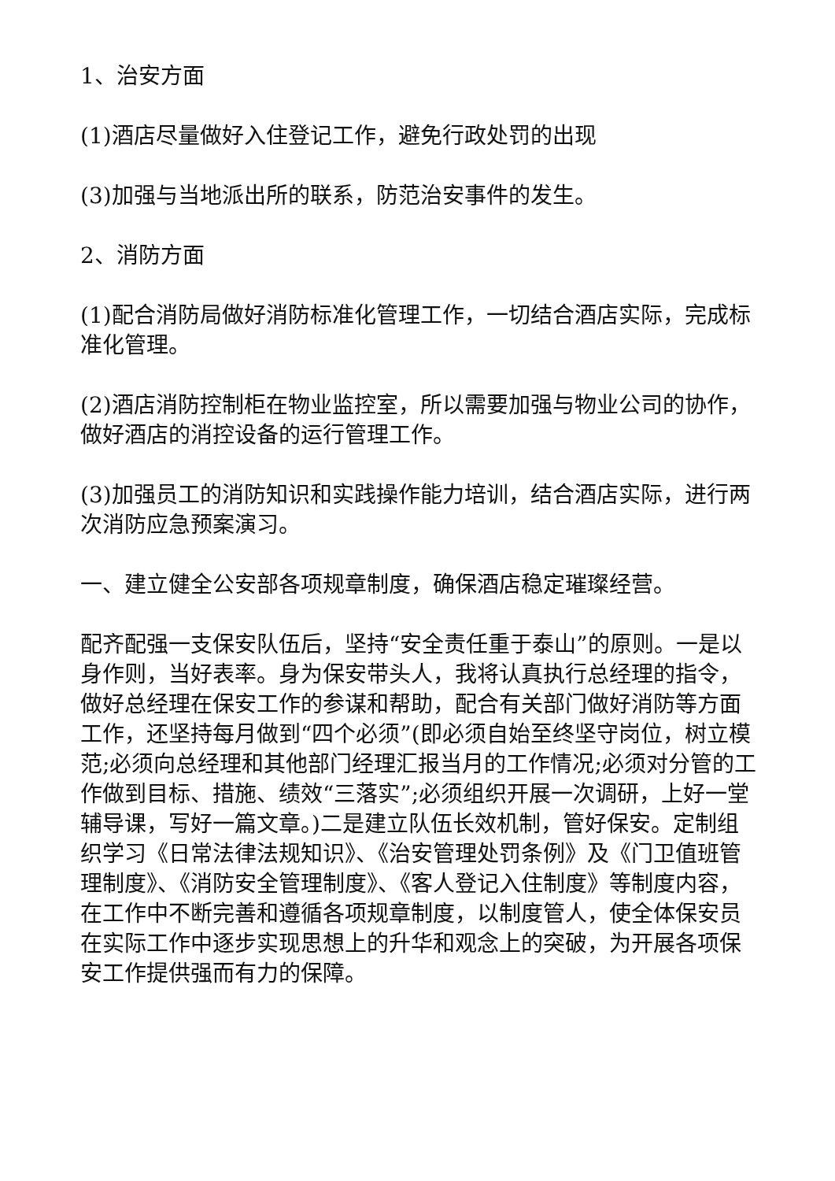1、治安方面
(1)酒店尽量做好入住登记工作，避免行政处罚的出现
(3)加强与当地派出所的联系，防范治安事件的发生。
2、消防方面
(1)配合消防局做好消防标准化管理工作，一切结合酒店实际，完成标准化管理。
(2)酒店消防控制柜在物业监控室，所以需要加强与物业公司的协作，做好酒店的消控设备的运行管理工作。
(3)加强员工的消防知识和实践操作能力培训，结合酒店实际，进行两次消防应急预案演习。
一、建立健全公安部各项规章制度，确保酒店稳定璀璨经营。
配齐配强一支保安队伍后，坚持“安全责任重于泰山”的原则。一是以身作则，当好表率。身为保安带头人，我将认真执行总经理的指令，做好总经理在保安工作的参谋和帮助，配合有关部门做好消防等方面工作，还坚持每月做到“四个必须”(即必须自始至终坚守岗位，树立模范;必须向总经理和其他部门经理汇报当月的工作情况;必须对分管的工作做到目标、措施、绩效“三落实”;必须组织开展一次调研，上好一堂辅导课，写好一篇文章。)二是建立队伍长效机制，管好保安。定制组织学习《日常法律法规知识》、《治安管理处罚条例》及《门卫值班管理制度》、《消防安全管理制度》、《客人登记入住制度》等制度内容，在工作中不断完善和遵循各项规章制度，以制度管人，使全体保安员在实际工作中逐步实现思想上的升华和观念上的突破，为开展各项保安工作提供强而有力的保障。